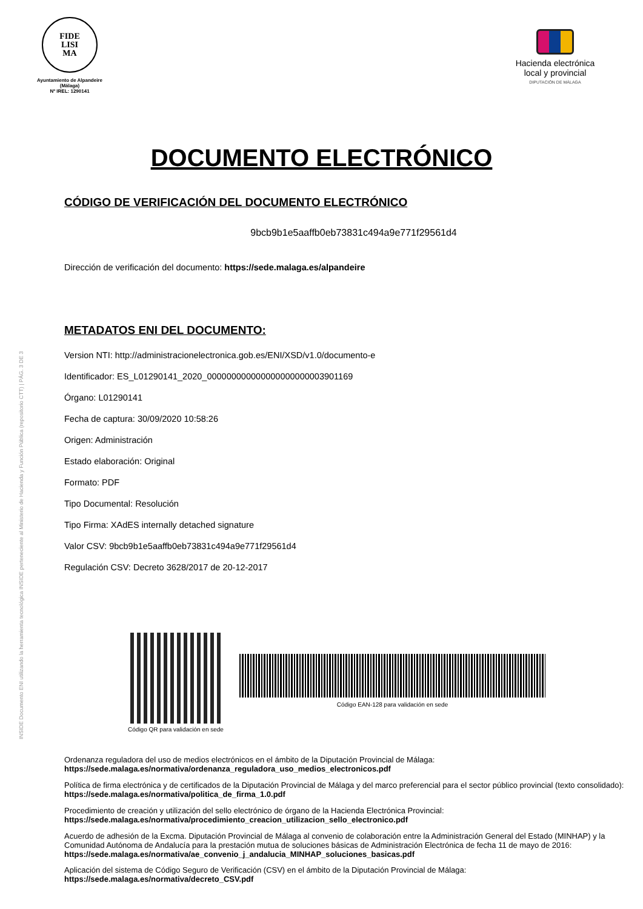FIDE
LISI
MA
Ayuntamiento de Alpandeire
(Málaga)
Nº IREL: 1290141
Hacienda electrónica
local y provincial
DIPUTACIÓN DE MÁLAGA
INSIDE Documento ENI utilizando la herramienta tecnológica INSIDE perteneciente al Ministerio de Hacienda y Función Pública (repositorio CTT) | PÁG. 3 DE 3
DOCUMENTO ELECTRÓNICO
CÓDIGO DE VERIFICACIÓN DEL DOCUMENTO ELECTRÓNICO
9bcb9b1e5aaffb0eb73831c494a9e771f29561d4
Dirección de verificación del documento: https://sede.malaga.es/alpandeire
METADATOS ENI DEL DOCUMENTO:
Version NTI: http://administracionelectronica.gob.es/ENI/XSD/v1.0/documento-e
Identificador: ES_L01290141_2020_000000000000000000000003901169
Órgano: L01290141
Fecha de captura: 30/09/2020 10:58:26
Origen: Administración
Estado elaboración: Original
Formato: PDF
Tipo Documental: Resolución
Tipo Firma: XAdES internally detached signature
Valor CSV: 9bcb9b1e5aaffb0eb73831c494a9e771f29561d4
Regulación CSV: Decreto 3628/2017 de 20-12-2017
Código QR para validación en sede
Código EAN-128 para validación en sede
Ordenanza reguladora del uso de medios electrónicos en el ámbito de la Diputación Provincial de Málaga:
https://sede.malaga.es/normativa/ordenanza_reguladora_uso_medios_electronicos.pdf
Política de firma electrónica y de certificados de la Diputación Provincial de Málaga y del marco preferencial para el sector público provincial (texto consolidado):
https://sede.malaga.es/normativa/politica_de_firma_1.0.pdf
Procedimiento de creación y utilización del sello electrónico de órgano de la Hacienda Electrónica Provincial:
https://sede.malaga.es/normativa/procedimiento_creacion_utilizacion_sello_electronico.pdf
Acuerdo de adhesión de la Excma. Diputación Provincial de Málaga al convenio de colaboración entre la Administración General del Estado (MINHAP) y la Comunidad Autónoma de Andalucía para la prestación mutua de soluciones básicas de Administración Electrónica de fecha 11 de mayo de 2016:
https://sede.malaga.es/normativa/ae_convenio_j_andalucia_MINHAP_soluciones_basicas.pdf
Aplicación del sistema de Código Seguro de Verificación (CSV) en el ámbito de la Diputación Provincial de Málaga:
https://sede.malaga.es/normativa/decreto_CSV.pdf